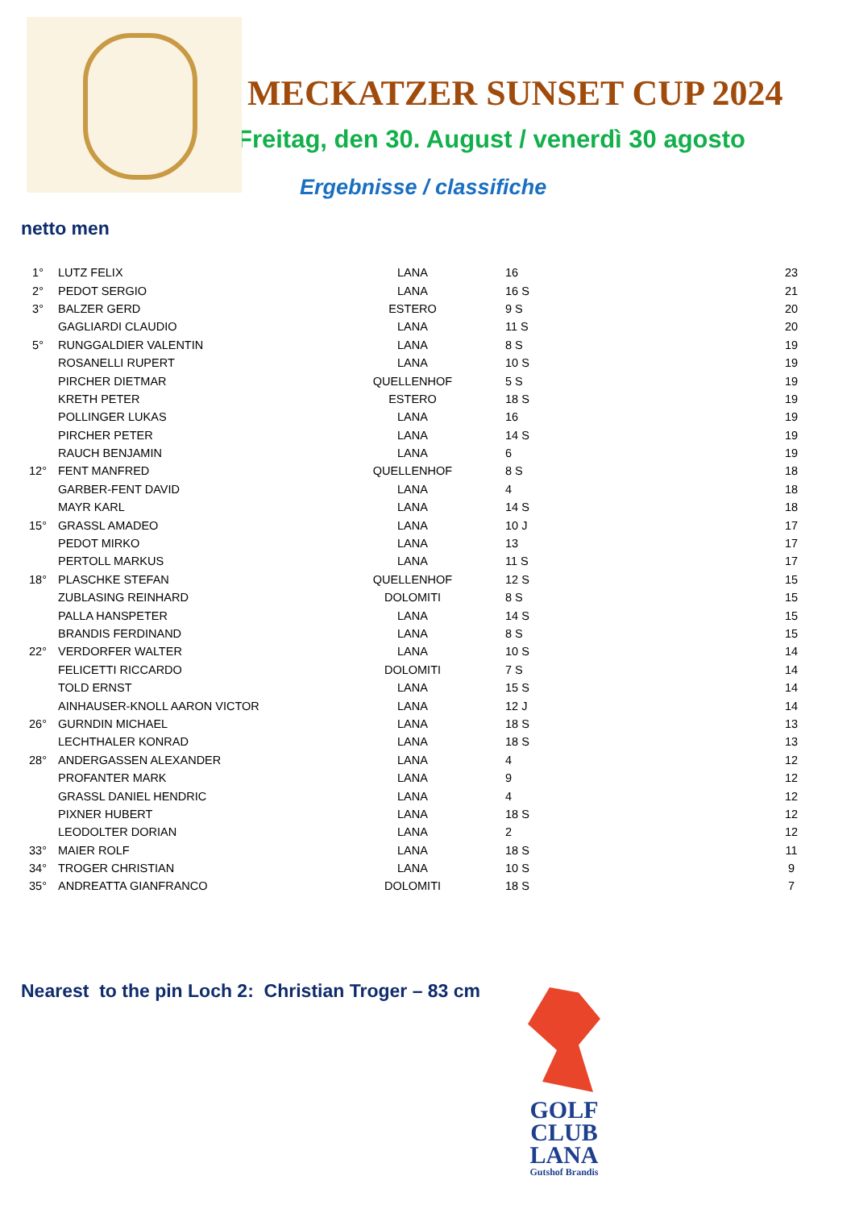MECKATZER SUNSET CUP 2024
Freitag, den 30. August / venerdì 30 agosto
Ergebnisse / classifiche
netto men
| 1° | LUTZ FELIX | LANA | 16 | 23 |
| 2° | PEDOT SERGIO | LANA | 16 S | 21 |
| 3° | BALZER GERD | ESTERO | 9 S | 20 |
| | GAGLIARDI CLAUDIO | LANA | 11 S | 20 |
| 5° | RUNGGALDIER VALENTIN | LANA | 8 S | 19 |
| | ROSANELLI RUPERT | LANA | 10 S | 19 |
| | PIRCHER DIETMAR | QUELLENHOF | 5 S | 19 |
| | KRETH PETER | ESTERO | 18 S | 19 |
| | POLLINGER LUKAS | LANA | 16 | 19 |
| | PIRCHER PETER | LANA | 14 S | 19 |
| | RAUCH BENJAMIN | LANA | 6 | 19 |
| 12° | FENT MANFRED | QUELLENHOF | 8 S | 18 |
| | GARBER-FENT DAVID | LANA | 4 | 18 |
| | MAYR KARL | LANA | 14 S | 18 |
| 15° | GRASSL AMADEO | LANA | 10 J | 17 |
| | PEDOT MIRKO | LANA | 13 | 17 |
| | PERTOLL MARKUS | LANA | 11 S | 17 |
| 18° | PLASCHKE STEFAN | QUELLENHOF | 12 S | 15 |
| | ZUBLASING REINHARD | DOLOMITI | 8 S | 15 |
| | PALLA HANSPETER | LANA | 14 S | 15 |
| | BRANDIS FERDINAND | LANA | 8 S | 15 |
| 22° | VERDORFER WALTER | LANA | 10 S | 14 |
| | FELICETTI RICCARDO | DOLOMITI | 7 S | 14 |
| | TOLD ERNST | LANA | 15 S | 14 |
| | AINHAUSER-KNOLL AARON VICTOR | LANA | 12 J | 14 |
| 26° | GURNDIN MICHAEL | LANA | 18 S | 13 |
| | LECHTHALER KONRAD | LANA | 18 S | 13 |
| 28° | ANDERGASSEN ALEXANDER | LANA | 4 | 12 |
| | PROFANTER MARK | LANA | 9 | 12 |
| | GRASSL DANIEL HENDRIC | LANA | 4 | 12 |
| | PIXNER HUBERT | LANA | 18 S | 12 |
| | LEODOLTER DORIAN | LANA | 2 | 12 |
| 33° | MAIER ROLF | LANA | 18 S | 11 |
| 34° | TROGER CHRISTIAN | LANA | 10 S | 9 |
| 35° | ANDREATTA GIANFRANCO | DOLOMITI | 18 S | 7 |
Nearest to the pin Loch 2: Christian Troger – 83 cm
GOLF
CLUB
LANA
Gutshof Brandis